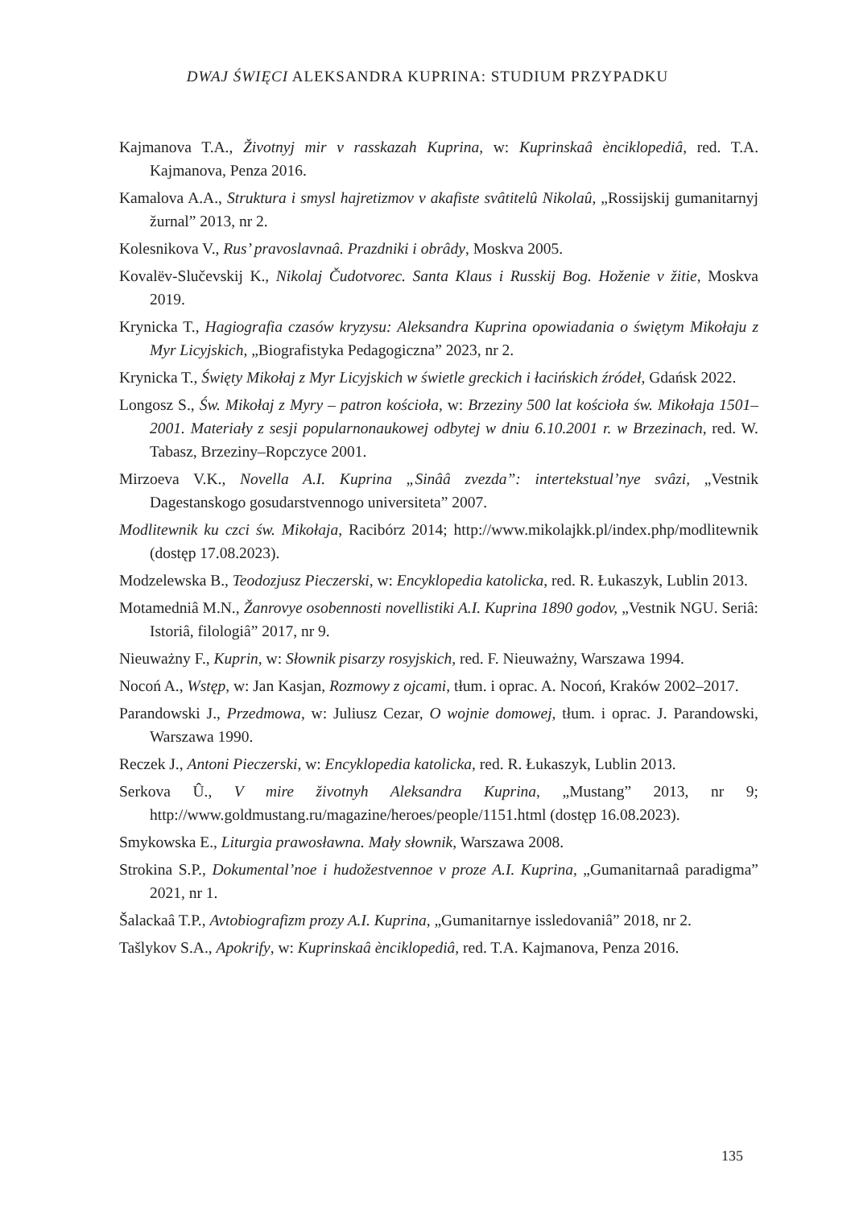DWAJ ŚWIĘCI ALEKSANDRA KUPRINA: STUDIUM PRZYPADKU
Kajmanova T.A., Životnyj mir v rasskazah Kuprina, w: Kuprinskaâ ènciklopediâ, red. T.A. Kajmanova, Penza 2016.
Kamalova A.A., Struktura i smysl hajretizmov v akafiste svâtitelû Nikolaû, „Rossijskij gumanitarnyj žurnal” 2013, nr 2.
Kolesnikova V., Rus’ pravoslavnaâ. Prazdniki i obrâdy, Moskva 2005.
Kovalëv-Slučevskij K., Nikolaj Čudotvorec. Santa Klaus i Russkij Bog. Hoženie v žitie, Moskva 2019.
Krynicka T., Hagiografia czasów kryzysu: Aleksandra Kuprina opowiadania o świętym Mikołaju z Myr Licyjskich, „Biografistyka Pedagogiczna” 2023, nr 2.
Krynicka T., Święty Mikołaj z Myr Licyjskich w świetle greckich i łacińskich źródeł, Gdańsk 2022.
Longosz S., Św. Mikołaj z Myry – patron kościoła, w: Brzeziny 500 lat kościoła św. Mikołaja 1501–2001. Materiały z sesji popularnonaukowej odbytej w dniu 6.10.2001 r. w Brzezinach, red. W. Tabasz, Brzeziny–Ropczyce 2001.
Mirzoeva V.K., Novella A.I. Kuprina „Sinââ zvezda”: intertekstual’nye svâzi, „Vestnik Dagestanskogo gosudarstvennogo universiteta” 2007.
Modlitewnik ku czci św. Mikołaja, Racibórz 2014; http://www.mikolajkk.pl/index.php/modlitewnik (dostęp 17.08.2023).
Modzelewska B., Teodozjusz Pieczerski, w: Encyklopedia katolicka, red. R. Łukaszyk, Lublin 2013.
Motamedniâ M.N., Žanrovye osobennosti novellistiki A.I. Kuprina 1890 godov, „Vestnik NGU. Seriâ: Istoriâ, filologiâ” 2017, nr 9.
Nieuważny F., Kuprin, w: Słownik pisarzy rosyjskich, red. F. Nieuważny, Warszawa 1994.
Nocoń A., Wstęp, w: Jan Kasjan, Rozmowy z ojcami, tłum. i oprac. A. Nocoń, Kraków 2002–2017.
Parandowski J., Przedmowa, w: Juliusz Cezar, O wojnie domowej, tłum. i oprac. J. Parandowski, Warszawa 1990.
Reczek J., Antoni Pieczerski, w: Encyklopedia katolicka, red. R. Łukaszyk, Lublin 2013.
Serkova Û., V mire životnyh Aleksandra Kuprina, „Mustang” 2013, nr 9; http://www.goldmustang.ru/magazine/heroes/people/1151.html (dostęp 16.08.2023).
Smykowska E., Liturgia prawosławna. Mały słownik, Warszawa 2008.
Strokina S.P., Dokumental’noe i hudožestvennoe v proze A.I. Kuprina, „Gumanitarnaâ paradigma” 2021, nr 1.
Šalackaâ T.P., Avtobiografizm prozy A.I. Kuprina, „Gumanitarnye issledovaniâ” 2018, nr 2.
Tašlykov S.A., Apokrify, w: Kuprinskaâ ènciklopediâ, red. T.A. Kajmanova, Penza 2016.
135